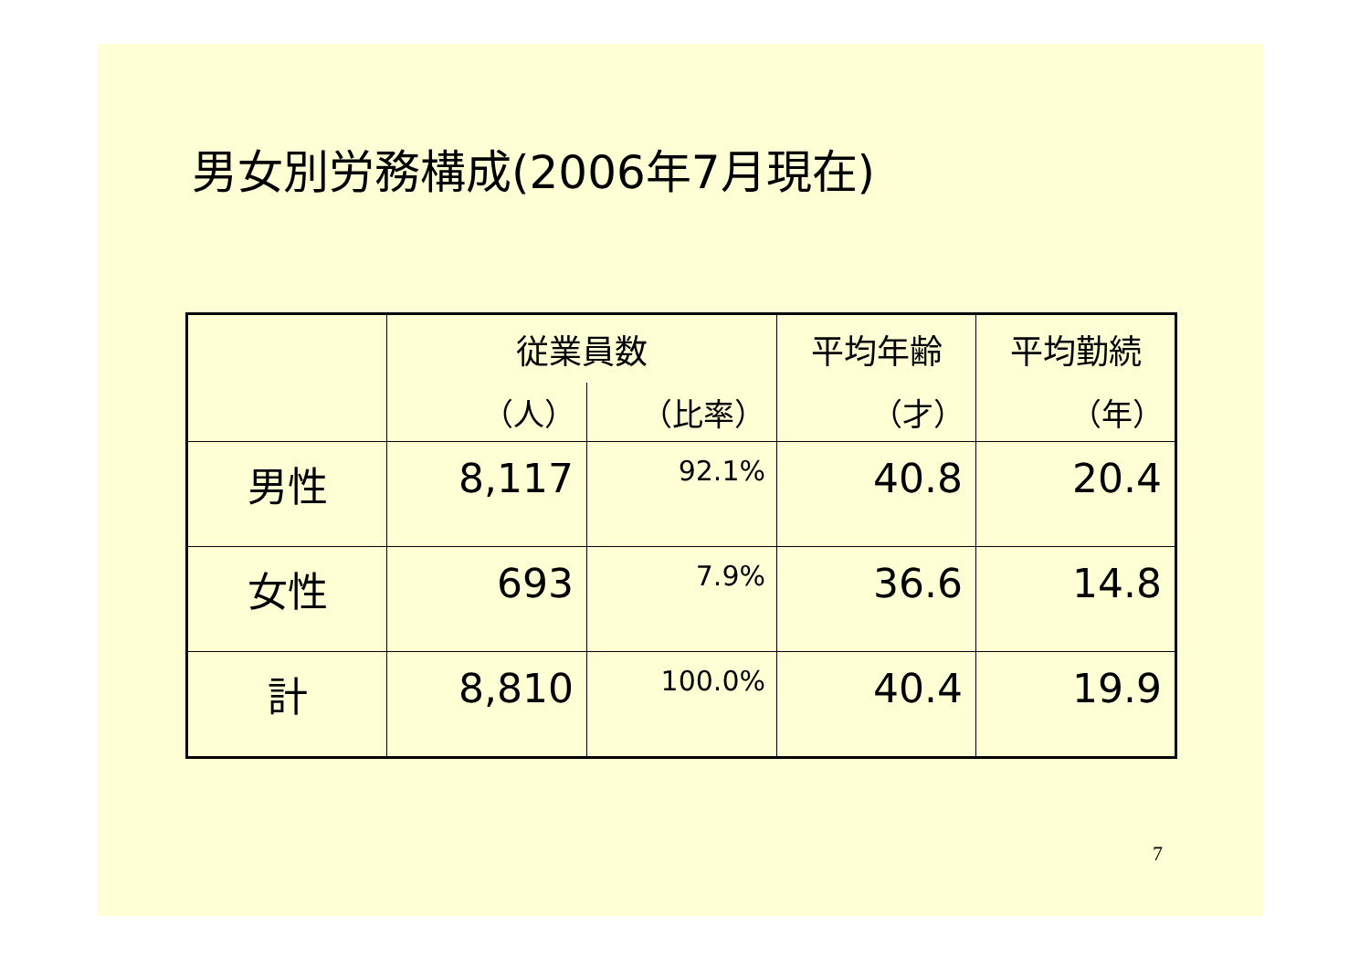男女別労務構成(2006年7月現在)
| | 従業員数 | | 平均年齢 | 平均勤続 |
| --- | --- | --- | --- | --- |
| | （人） | （比率） | （才） | （年） |
| 男性 | 8,117 | 92.1% | 40.8 | 20.4 |
| 女性 | 693 | 7.9% | 36.6 | 14.8 |
| 計 | 8,810 | 100.0% | 40.4 | 19.9 |
7